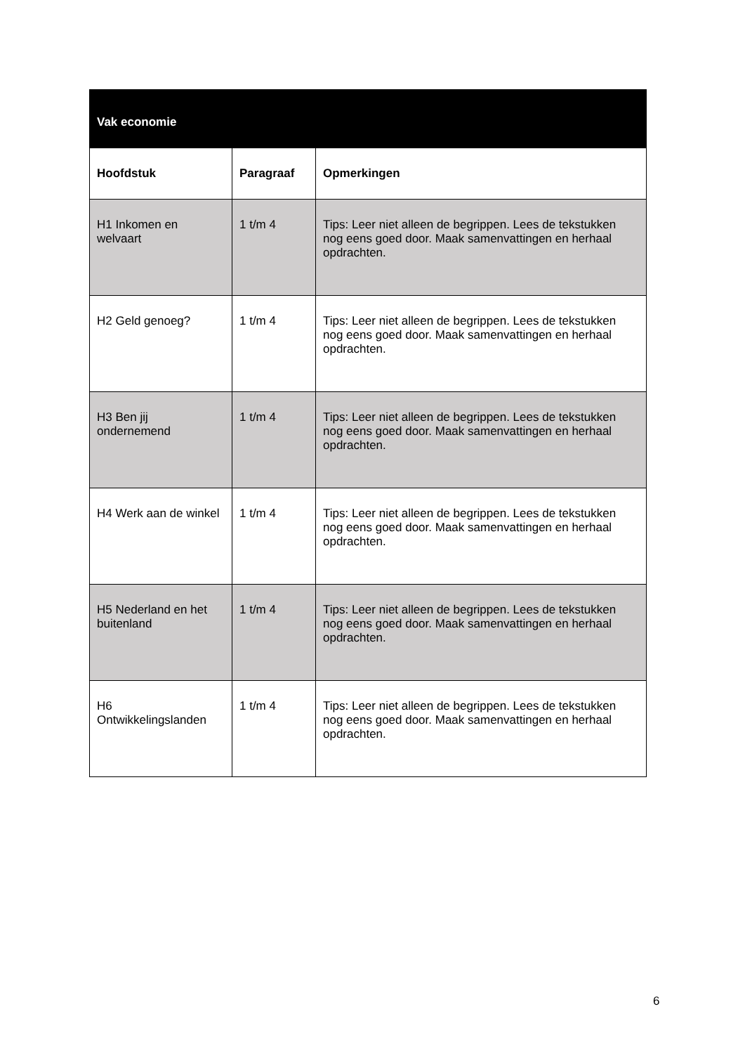| Vak economie | | |
| --- | --- | --- |
| Hoofdstuk | Paragraaf | Opmerkingen |
| H1 Inkomen en welvaart | 1 t/m 4 | Tips: Leer niet alleen de begrippen. Lees de tekstukken nog eens goed door. Maak samenvattingen en herhaal opdrachten. |
| H2 Geld genoeg? | 1 t/m 4 | Tips: Leer niet alleen de begrippen. Lees de tekstukken nog eens goed door. Maak samenvattingen en herhaal opdrachten. |
| H3 Ben jij ondernemend | 1 t/m 4 | Tips: Leer niet alleen de begrippen. Lees de tekstukken nog eens goed door. Maak samenvattingen en herhaal opdrachten. |
| H4 Werk aan de winkel | 1 t/m 4 | Tips: Leer niet alleen de begrippen. Lees de tekstukken nog eens goed door. Maak samenvattingen en herhaal opdrachten. |
| H5 Nederland en het buitenland | 1 t/m 4 | Tips: Leer niet alleen de begrippen. Lees de tekstukken nog eens goed door. Maak samenvattingen en herhaal opdrachten. |
| H6 Ontwikkelingslanden | 1 t/m 4 | Tips: Leer niet alleen de begrippen. Lees de tekstukken nog eens goed door. Maak samenvattingen en herhaal opdrachten. |
6